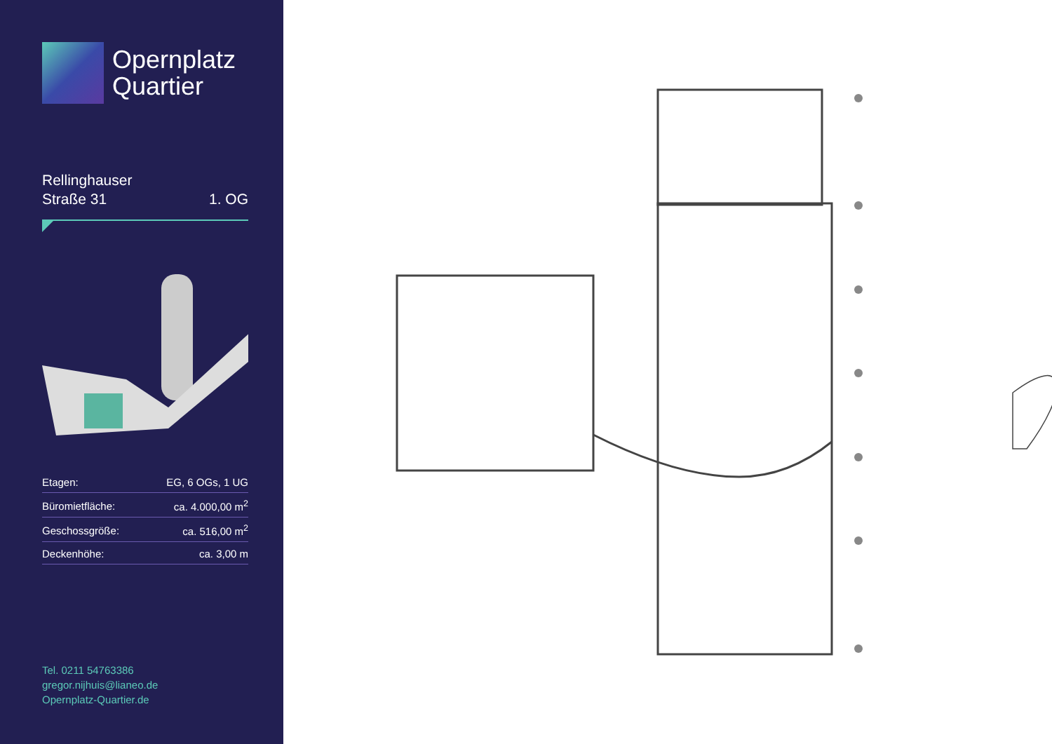Opernplatz
Quartier
Rellinghauser
Straße 31
1. OG
| Etagen: | EG, 6 OGs, 1 UG |
| Büromietfläche: | ca. 4.000,00 m<sup>2</sup> |
| Geschossgröße: | ca. 516,00 m<sup>2</sup> |
| Deckenhöhe: | ca. 3,00 m |
Tel. 0211 54763386
gregor.nijhuis@lianeo.de
Opernplatz-Quartier.de